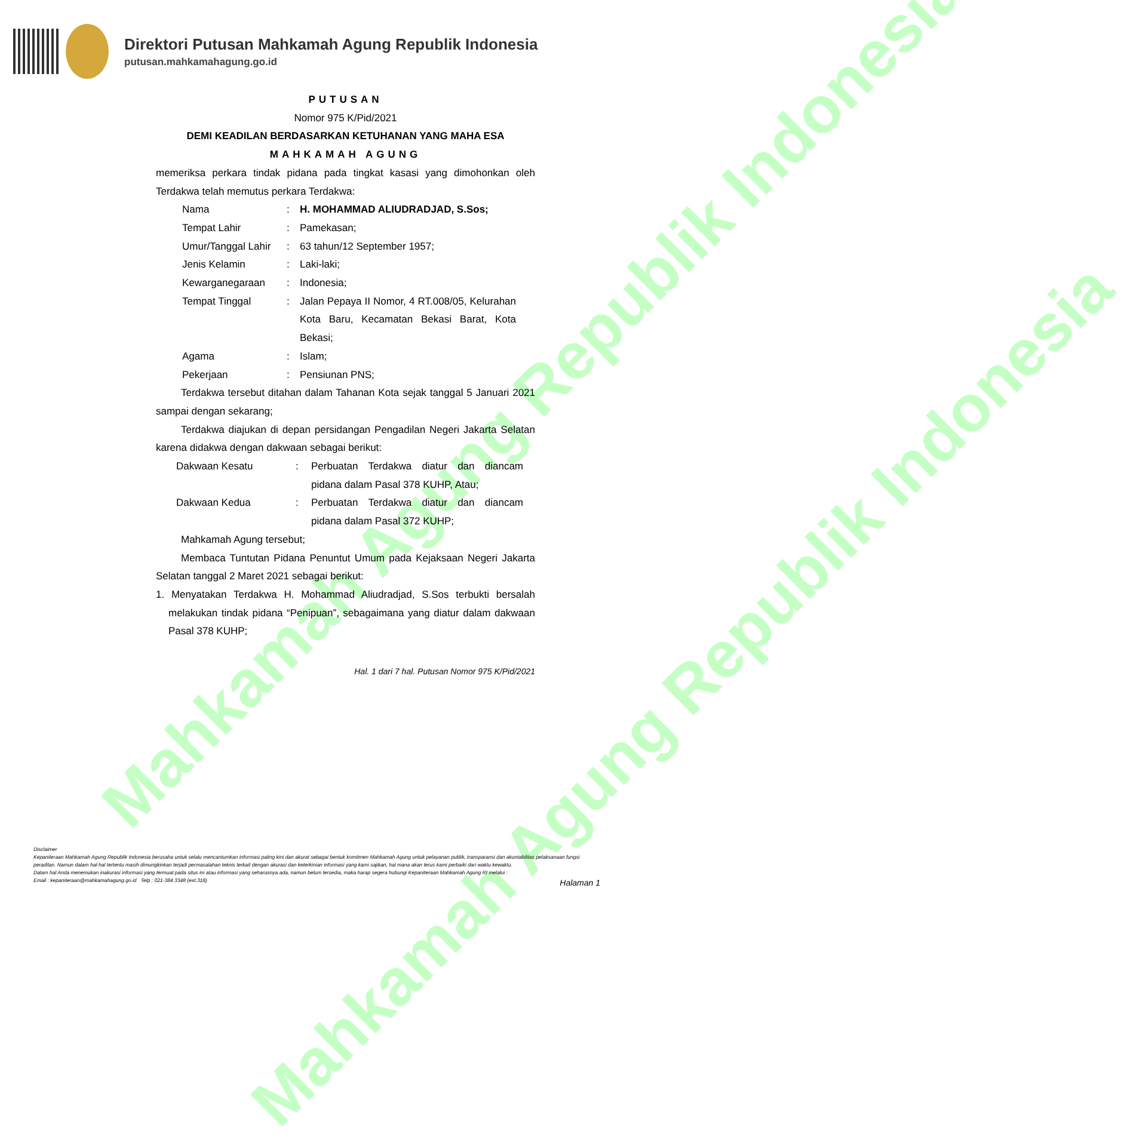Mahkamah Agung Republik Indonesia
Mahkamah Agung Republik Indonesia
Direktori Putusan Mahkamah Agung Republik Indonesia
putusan.mahkamahagung.go.id
PUTUSAN
Nomor 975 K/Pid/2021
DEMI KEADILAN BERDASARKAN KETUHANAN YANG MAHA ESA
MAHKAMAH AGUNG
memeriksa perkara tindak pidana pada tingkat kasasi yang dimohonkan oleh Terdakwa telah memutus perkara Terdakwa:
Nama : H. MOHAMMAD ALIUDRADJAD, S.Sos;
Tempat Lahir : Pamekasan;
Umur/Tanggal Lahir
: 63 tahun/12 September 1957;
Jenis Kelamin : Laki-laki;
Kewarganegaraan : Indonesia;
Tempat Tinggal : Jalan Pepaya II Nomor, 4 RT.008/05, Kelurahan Kota Baru, Kecamatan Bekasi Barat, Kota Bekasi;
Agama : Islam;
Pekerjaan : Pensiunan PNS;
Terdakwa tersebut ditahan dalam Tahanan Kota sejak tanggal 5 Januari 2021 sampai dengan sekarang;
Terdakwa diajukan di depan persidangan Pengadilan Negeri Jakarta Selatan karena didakwa dengan dakwaan sebagai berikut:
Dakwaan Kesatu : Perbuatan Terdakwa diatur dan diancam pidana dalam Pasal 378 KUHP, Atau;
Dakwaan Kedua : Perbuatan Terdakwa diatur dan diancam pidana dalam Pasal 372 KUHP;
Mahkamah Agung tersebut;
Membaca Tuntutan Pidana Penuntut Umum pada Kejaksaan Negeri Jakarta Selatan tanggal 2 Maret 2021 sebagai berikut:
1. Menyatakan Terdakwa H. Mohammad Aliudradjad, S.Sos terbukti bersalah melakukan tindak pidana “Penipuan”, sebagaimana yang diatur dalam dakwaan Pasal 378 KUHP;
Hal. 1 dari 7 hal. Putusan Nomor 975 K/Pid/2021
Disclaimer
Kepaniteraan Mahkamah Agung Republik Indonesia berusaha untuk selalu mencantumkan informasi paling kini dan akurat sebagai bentuk komitmen Mahkamah Agung untuk pelayanan publik, transparansi dan akuntabilitas pelaksanaan fungsi peradilan. Namun dalam hal-hal tertentu masih dimungkinkan terjadi permasalahan teknis terkait dengan akurasi dan keterkinian informasi yang kami sajikan, hal mana akan terus kami perbaiki dari waktu kewaktu.
Dalam hal Anda menemukan inakurasi informasi yang termuat pada situs ini atau informasi yang seharusnya ada, namun belum tersedia, maka harap segera hubungi Kepaniteraan Mahkamah Agung RI melalui :
Email : kepaniteraan@mahkamahagung.go.id Telp : 021-384 3348 (ext.318)
Halaman 1